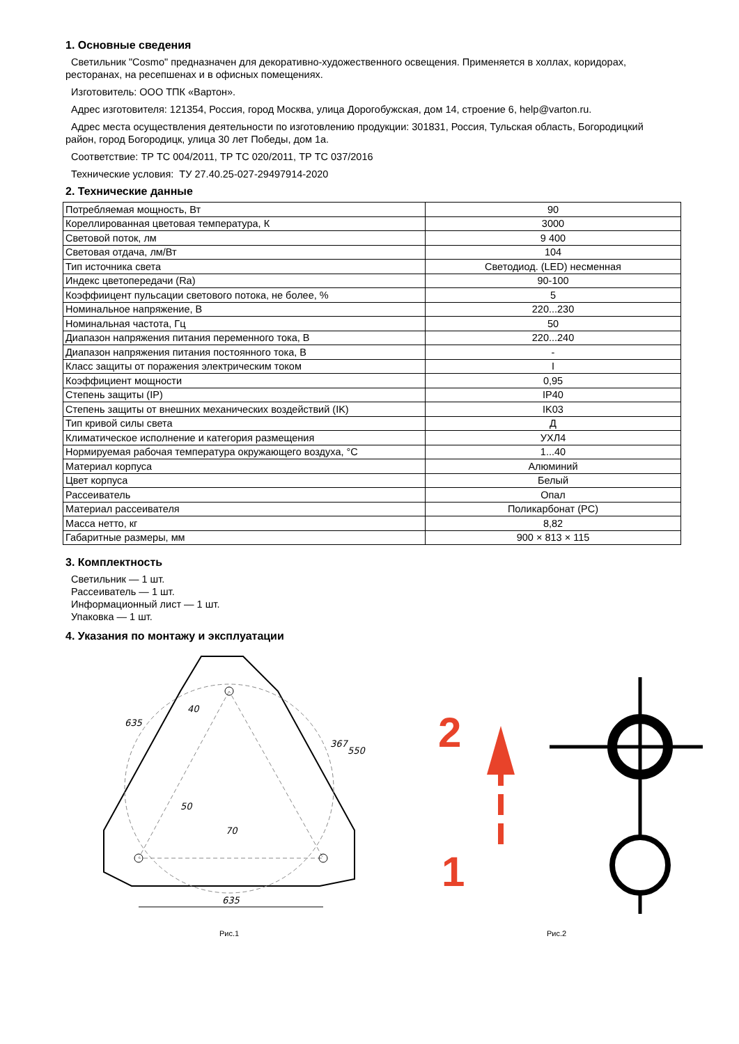1. Основные сведения
Светильник "Cosmo" предназначен для декоративно-художественного освещения. Применяется в холлах, коридорах, ресторанах, на ресепшенах и в офисных помещениях.
Изготовитель: ООО ТПК «Вартон».
Адрес изготовителя: 121354, Россия, город Москва, улица Дорогобужская, дом 14, строение 6, help@varton.ru.
Адрес места осуществления деятельности по изготовлению продукции: 301831, Россия, Тульская область, Богородицкий район, город Богородицк, улица 30 лет Победы, дом 1а.
Соответствие: ТР ТС 004/2011, ТР ТС 020/2011, ТР ТС 037/2016
Технические условия: ТУ 27.40.25-027-29497914-2020
2. Технические данные
| Потребляемая мощность, Вт | 90 |
| Кореллированная цветовая температура, К | 3000 |
| Световой поток, лм | 9 400 |
| Световая отдача, лм/Вт | 104 |
| Тип источника света | Светодиод. (LED) несменная |
| Индекс цветопередачи (Ra) | 90-100 |
| Коэффиицент пульсации светового потока, не более, % | 5 |
| Номинальное напряжение, В | 220...230 |
| Номинальная частота, Гц | 50 |
| Диапазон напряжения питания переменного тока, В | 220...240 |
| Диапазон напряжения питания постоянного тока, В | - |
| Класс защиты от поражения электрическим током | I |
| Коэффициент мощности | 0,95 |
| Степень защиты (IP) | IP40 |
| Степень защиты от внешних механических воздействий (IK) | IK03 |
| Тип кривой силы света | Д |
| Климатическое исполнение и категория размещения | УХЛ4 |
| Нормируемая рабочая температура окружающего воздуха, °С | 1...40 |
| Материал корпуса | Алюминий |
| Цвет корпуса | Белый |
| Рассеиватель | Опал |
| Материал рассеивателя | Поликарбонат (PC) |
| Масса нетто, кг | 8,82 |
| Габаритные размеры, мм | 900 × 813 × 115 |
3. Комплектность
Светильник — 1 шт.
Рассеиватель — 1 шт.
Информационный лист — 1 шт.
Упаковка — 1 шт.
4. Указания по монтажу и эксплуатации
635
635
550
367
40
50
70
Рис.1
2
1
Рис.2